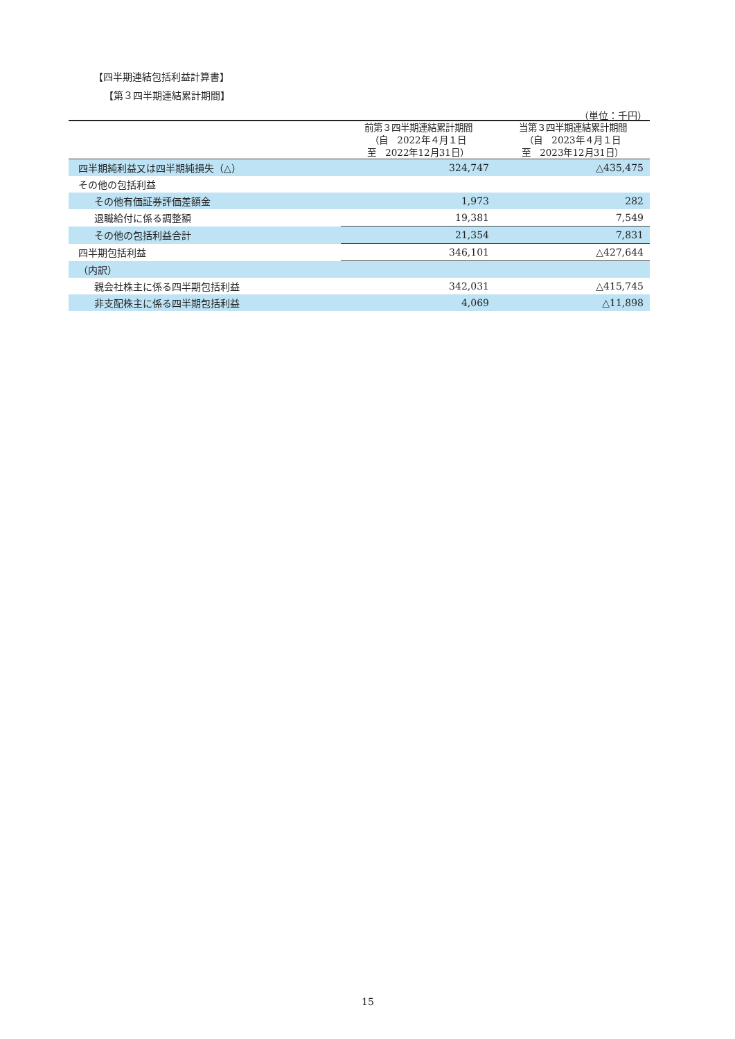【四半期連結包括利益計算書】
【第３四半期連結累計期間】
（単位：千円）
| | 前第３四半期連結累計期間 （自 2022年４月１日 至 2022年12月31日） | 当第３四半期連結累計期間 （自 2023年４月１日 至 2023年12月31日） |
| --- | --- | --- |
| 四半期純利益又は四半期純損失（△） | 324,747 | △435,475 |
| その他の包括利益 | | |
| その他有価証券評価差額金 | 1,973 | 282 |
| 退職給付に係る調整額 | 19,381 | 7,549 |
| その他の包括利益合計 | 21,354 | 7,831 |
| 四半期包括利益 | 346,101 | △427,644 |
| （内訳） | | |
| 親会社株主に係る四半期包括利益 | 342,031 | △415,745 |
| 非支配株主に係る四半期包括利益 | 4,069 | △11,898 |
15